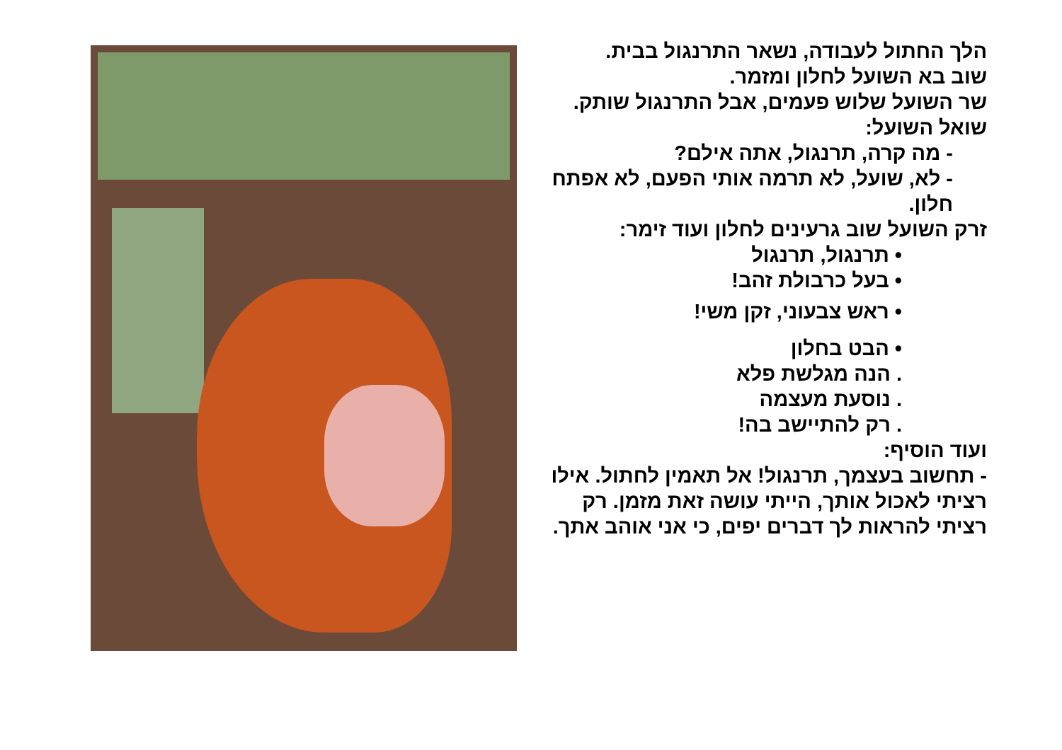הלך החתול לעבודה, נשאר התרנגול בבית.
שוב בא השועל לחלון ומזמר.
שר השועל שלוש פעמים, אבל התרנגול שותק. שואל השועל:
- מה קרה, תרנגול, אתה אילם?
- לא, שועל, לא תרמה אותי הפעם, לא אפתח חלון.
זרק השועל שוב גרעינים לחלון ועוד זימר:
• תרנגול, תרנגול
• בעל כרבולת זהב!
• ראש צבעוני, זקן משי!
• הבט בחלון
. הנה מגלשת פלא
. נוסעת מעצמה
. רק להתיישב בה!
ועוד הוסיף:
- תחשוב בעצמך, תרנגול! אל תאמין לחתול. אילו רציתי לאכול אותך, הייתי עושה זאת מזמן. רק רציתי להראות לך דברים יפים, כי אני אוהב אתך.